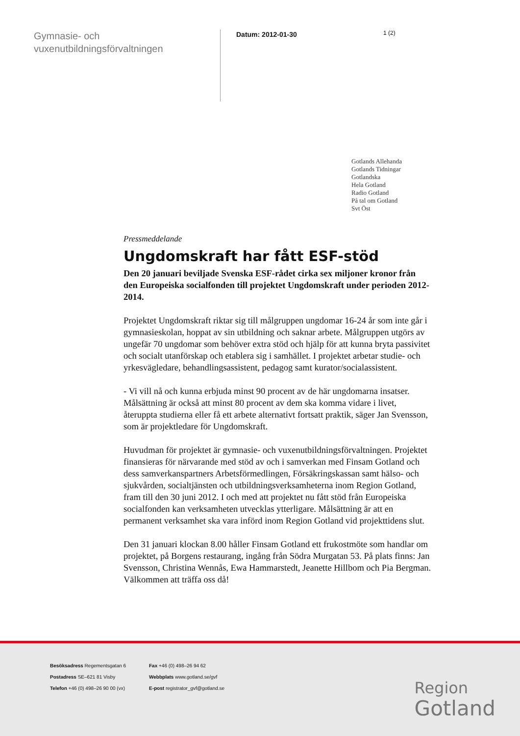Gymnasie- och vuxenutbildningsförvaltningen
Datum: 2012-01-30
1 (2)
Gotlands Allehanda
Gotlands Tidningar
Gotlandska
Hela Gotland
Radio Gotland
På tal om Gotland
Svt Öst
Pressmeddelande
Ungdomskraft har fått ESF-stöd
Den 20 januari beviljade Svenska ESF-rådet cirka sex miljoner kronor från den Europeiska socialfonden till projektet Ungdomskraft under perioden 2012-2014.
Projektet Ungdomskraft riktar sig till målgruppen ungdomar 16-24 år som inte går i gymnasieskolan, hoppat av sin utbildning och saknar arbete. Målgruppen utgörs av ungefär 70 ungdomar som behöver extra stöd och hjälp för att kunna bryta passivitet och socialt utanförskap och etablera sig i samhället. I projektet arbetar studie- och yrkesvägledare, behandlingsassistent, pedagog samt kurator/socialassistent.
- Vi vill nå och kunna erbjuda minst 90 procent av de här ungdomarna insatser. Målsättning är också att minst 80 procent av dem ska komma vidare i livet, återuppta studierna eller få ett arbete alternativt fortsatt praktik, säger Jan Svensson, som är projektledare för Ungdomskraft.
Huvudman för projektet är gymnasie- och vuxenutbildningsförvaltningen. Projektet finansieras för närvarande med stöd av och i samverkan med Finsam Gotland och dess samverkanspartners Arbetsförmedlingen, Försäkringskassan samt hälso- och sjukvården, socialtjänsten och utbildningsverksamheterna inom Region Gotland, fram till den 30 juni 2012. I och med att projektet nu fått stöd från Europeiska socialfonden kan verksamheten utvecklas ytterligare. Målsättning är att en permanent verksamhet ska vara införd inom Region Gotland vid projekttidens slut.
Den 31 januari klockan 8.00 håller Finsam Gotland ett frukostmöte som handlar om projektet, på Borgens restaurang, ingång från Södra Murgatan 53. På plats finns: Jan Svensson, Christina Wennås, Ewa Hammarstedt, Jeanette Hillbom och Pia Bergman. Välkommen att träffa oss då!
Besöksadress Regementsgatan 6
Postadress SE–621 81 Visby
Telefon +46 (0) 498–26 90 00 (vx)
Fax +46 (0) 498–26 94 62
Webbplats www.gotland.se/gvf
E-post registrator_gvf@gotland.se
Region
Gotland